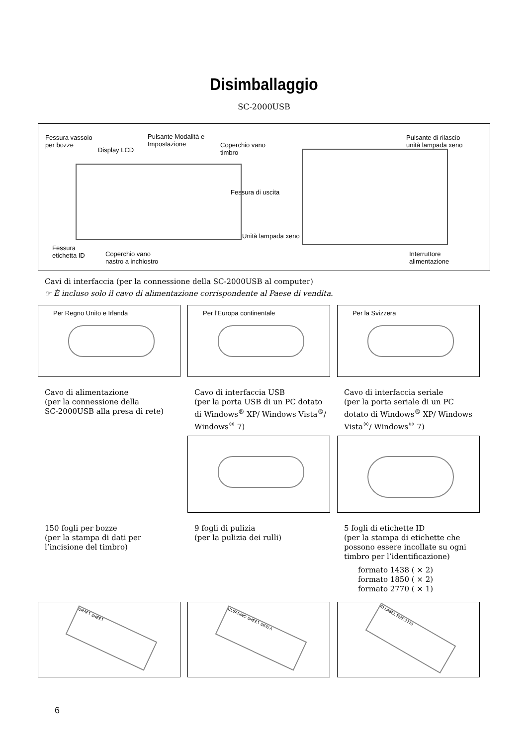Disimballaggio
SC-2000USB
Fessura vassoio
per bozze
Pulsante Modalità e
Impostazione
Display LCD
Coperchio vano
timbro
Fessura di uscita
Pulsante di rilascio
unità lampada xeno
Unità lampada xeno
Fessura
etichetta ID
Coperchio vano
nastro a inchiostro
Interruttore
alimentazione
Cavi di interfaccia (per la connessione della SC-2000USB al computer)
☞ È incluso solo il cavo di alimentazione corrispondente al Paese di vendita.
Per Regno Unito e Irlanda Per l’Europa continentale Per la Svizzera
Cavo di alimentazione
(per la connessione della
SC-2000USB alla presa di rete)
Cavo di interfaccia USB
(per la porta USB di un PC dotato di Windows<sup>®</sup> XP/ Windows Vista<sup>®</sup>/ Windows<sup>®</sup> 7)
Cavo di interfaccia seriale
(per la porta seriale di un PC dotato di Windows<sup>®</sup> XP/ Windows Vista<sup>®</sup>/ Windows<sup>®</sup> 7)
150 fogli per bozze
(per la stampa di dati per l’incisione del timbro)
9 fogli di pulizia
(per la pulizia dei rulli)
5 fogli di etichette ID
(per la stampa di etichette che possono essere incollate su ogni timbro per l’identificazione)
formato 1438 ( × 2)
formato 1850 ( × 2)
formato 2770 ( × 1)
DRAFT SHEET
CLEANING SHEET SIDE A
ID LABEL SIZE 2770
6